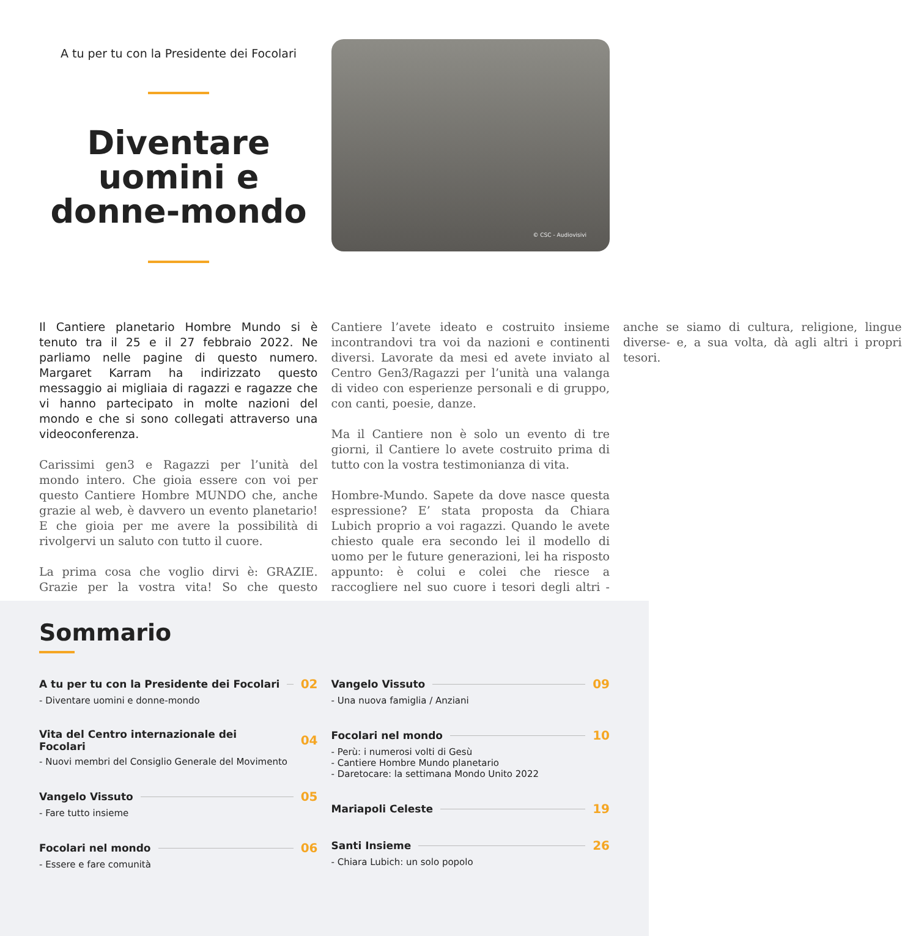A tu per tu con la Presidente dei Focolari
Diventare uomini e donne-mondo
© CSC - Audiovisivi
Il Cantiere planetario Hombre Mundo si è tenuto tra il 25 e il 27 febbraio 2022. Ne parliamo nelle pagine di questo numero. Margaret Karram ha indirizzato questo messaggio ai migliaia di ragazzi e ragazze che vi hanno partecipato in molte nazioni del mondo e che si sono collegati attraverso una videoconferenza.
Carissimi gen3 e Ragazzi per l’unità del mondo intero. Che gioia essere con voi per questo Cantiere Hombre MUNDO che, anche grazie al web, è davvero un evento planetario! E che gioia per me avere la possibilità di rivolgervi un saluto con tutto il cuore.
La prima cosa che voglio dirvi è: GRAZIE. Grazie per la vostra vita! So che questo Cantiere l’avete ideato e costruito insieme incontrandovi tra voi da nazioni e continenti diversi. Lavorate da mesi ed avete inviato al Centro Gen3/Ragazzi per l’unità una valanga di video con esperienze personali e di gruppo, con canti, poesie, danze.
Ma il Cantiere non è solo un evento di tre giorni, il Cantiere lo avete costruito prima di tutto con la vostra testimonianza di vita.
Hombre-Mundo. Sapete da dove nasce questa espressione? E’ stata proposta da Chiara Lubich proprio a voi ragazzi. Quando le avete chiesto quale era secondo lei il modello di uomo per le future generazioni, lei ha risposto appunto: è colui e colei che riesce a raccogliere nel suo cuore i tesori degli altri -anche se siamo di cultura, religione, lingue diverse- e, a sua volta, dà agli altri i propri tesori.
Sommario
A tu per tu con la Presidente dei Focolari 02
- Diventare uomini e donne-mondo
Vita del Centro internazionale dei Focolari 04
- Nuovi membri del Consiglio Generale del Movimento
Vangelo Vissuto 05
- Fare tutto insieme
Focolari nel mondo 06
- Essere e fare comunità
Vangelo Vissuto 09
- Una nuova famiglia / Anziani
Focolari nel mondo 10
- Perù: i numerosi volti di Gesù
- Cantiere Hombre Mundo planetario
- Daretocare: la settimana Mondo Unito 2022
Mariapoli Celeste 19
Santi Insieme 26
- Chiara Lubich: un solo popolo